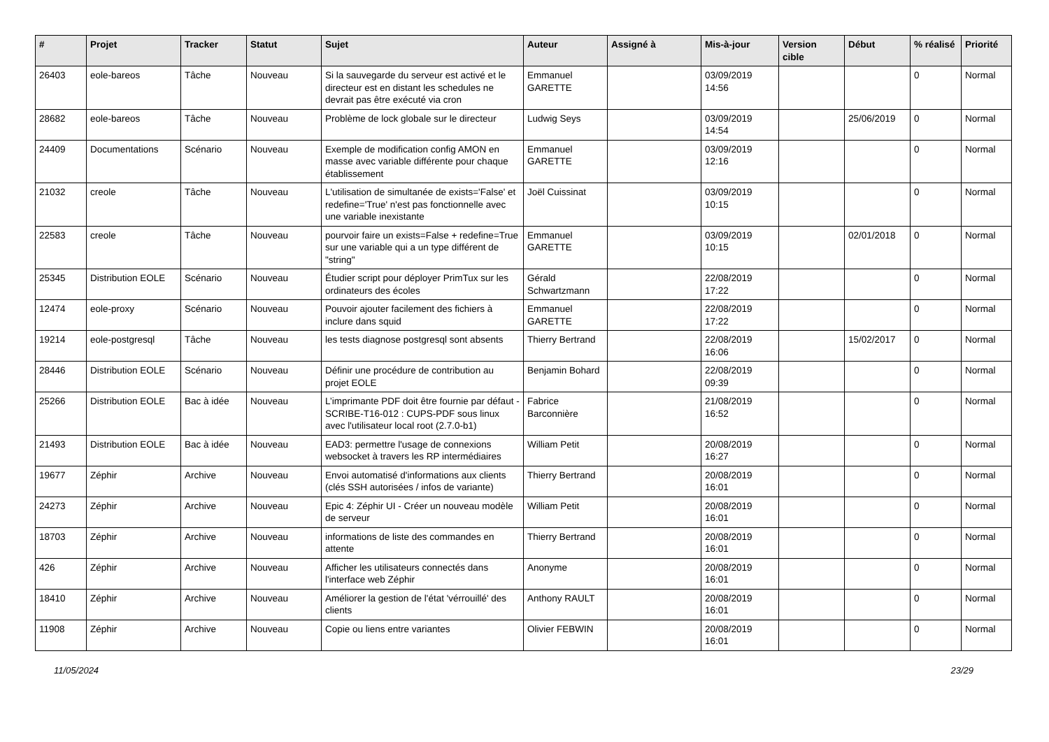| # | Projet | Tracker | Statut | Sujet | Auteur | Assigné à | Mis-à-jour | Version cible | Début | % réalisé | Priorité |
| --- | --- | --- | --- | --- | --- | --- | --- | --- | --- | --- | --- |
| 26403 | eole-bareos | Tâche | Nouveau | Si la sauvegarde du serveur est activé et le directeur est en distant les schedules ne devrait pas être exécuté via cron | Emmanuel GARETTE | | 03/09/2019 14:56 | | | 0 | Normal |
| 28682 | eole-bareos | Tâche | Nouveau | Problème de lock globale sur le directeur | Ludwig Seys | | 03/09/2019 14:54 | | 25/06/2019 | 0 | Normal |
| 24409 | Documentations | Scénario | Nouveau | Exemple de modification config AMON en masse avec variable différente pour chaque établissement | Emmanuel GARETTE | | 03/09/2019 12:16 | | | 0 | Normal |
| 21032 | creole | Tâche | Nouveau | L'utilisation de simultanée de exists='False' et redefine='True' n'est pas fonctionnelle avec une variable inexistante | Joël Cuissinat | | 03/09/2019 10:15 | | | 0 | Normal |
| 22583 | creole | Tâche | Nouveau | pourvoir faire un exists=False + redefine=True sur une variable qui a un type différent de "string" | Emmanuel GARETTE | | 03/09/2019 10:15 | | 02/01/2018 | 0 | Normal |
| 25345 | Distribution EOLE | Scénario | Nouveau | Étudier script pour déployer PrimTux sur les ordinateurs des écoles | Gérald Schwartzmann | | 22/08/2019 17:22 | | | 0 | Normal |
| 12474 | eole-proxy | Scénario | Nouveau | Pouvoir ajouter facilement des fichiers à inclure dans squid | Emmanuel GARETTE | | 22/08/2019 17:22 | | | 0 | Normal |
| 19214 | eole-postgresql | Tâche | Nouveau | les tests diagnose postgresql sont absents | Thierry Bertrand | | 22/08/2019 16:06 | | 15/02/2017 | 0 | Normal |
| 28446 | Distribution EOLE | Scénario | Nouveau | Définir une procédure de contribution au projet EOLE | Benjamin Bohard | | 22/08/2019 09:39 | | | 0 | Normal |
| 25266 | Distribution EOLE | Bac à idée | Nouveau | L’imprimante PDF doit être fournie par défaut - SCRIBE-T16-012 : CUPS-PDF sous linux avec l'utilisateur local root (2.7.0-b1) | Fabrice Barconnière | | 21/08/2019 16:52 | | | 0 | Normal |
| 21493 | Distribution EOLE | Bac à idée | Nouveau | EAD3: permettre l'usage de connexions websocket à travers les RP intermédiaires | William Petit | | 20/08/2019 16:27 | | | 0 | Normal |
| 19677 | Zéphir | Archive | Nouveau | Envoi automatisé d'informations aux clients (clés SSH autorisées / infos de variante) | Thierry Bertrand | | 20/08/2019 16:01 | | | 0 | Normal |
| 24273 | Zéphir | Archive | Nouveau | Epic 4: Zéphir UI - Créer un nouveau modèle de serveur | William Petit | | 20/08/2019 16:01 | | | 0 | Normal |
| 18703 | Zéphir | Archive | Nouveau | informations de liste des commandes en attente | Thierry Bertrand | | 20/08/2019 16:01 | | | 0 | Normal |
| 426 | Zéphir | Archive | Nouveau | Afficher les utilisateurs connectés dans l'interface web Zéphir | Anonyme | | 20/08/2019 16:01 | | | 0 | Normal |
| 18410 | Zéphir | Archive | Nouveau | Améliorer la gestion de l'état 'vérrouillé' des clients | Anthony RAULT | | 20/08/2019 16:01 | | | 0 | Normal |
| 11908 | Zéphir | Archive | Nouveau | Copie ou liens entre variantes | Olivier FEBWIN | | 20/08/2019 16:01 | | | 0 | Normal |
11/05/2024 23/29